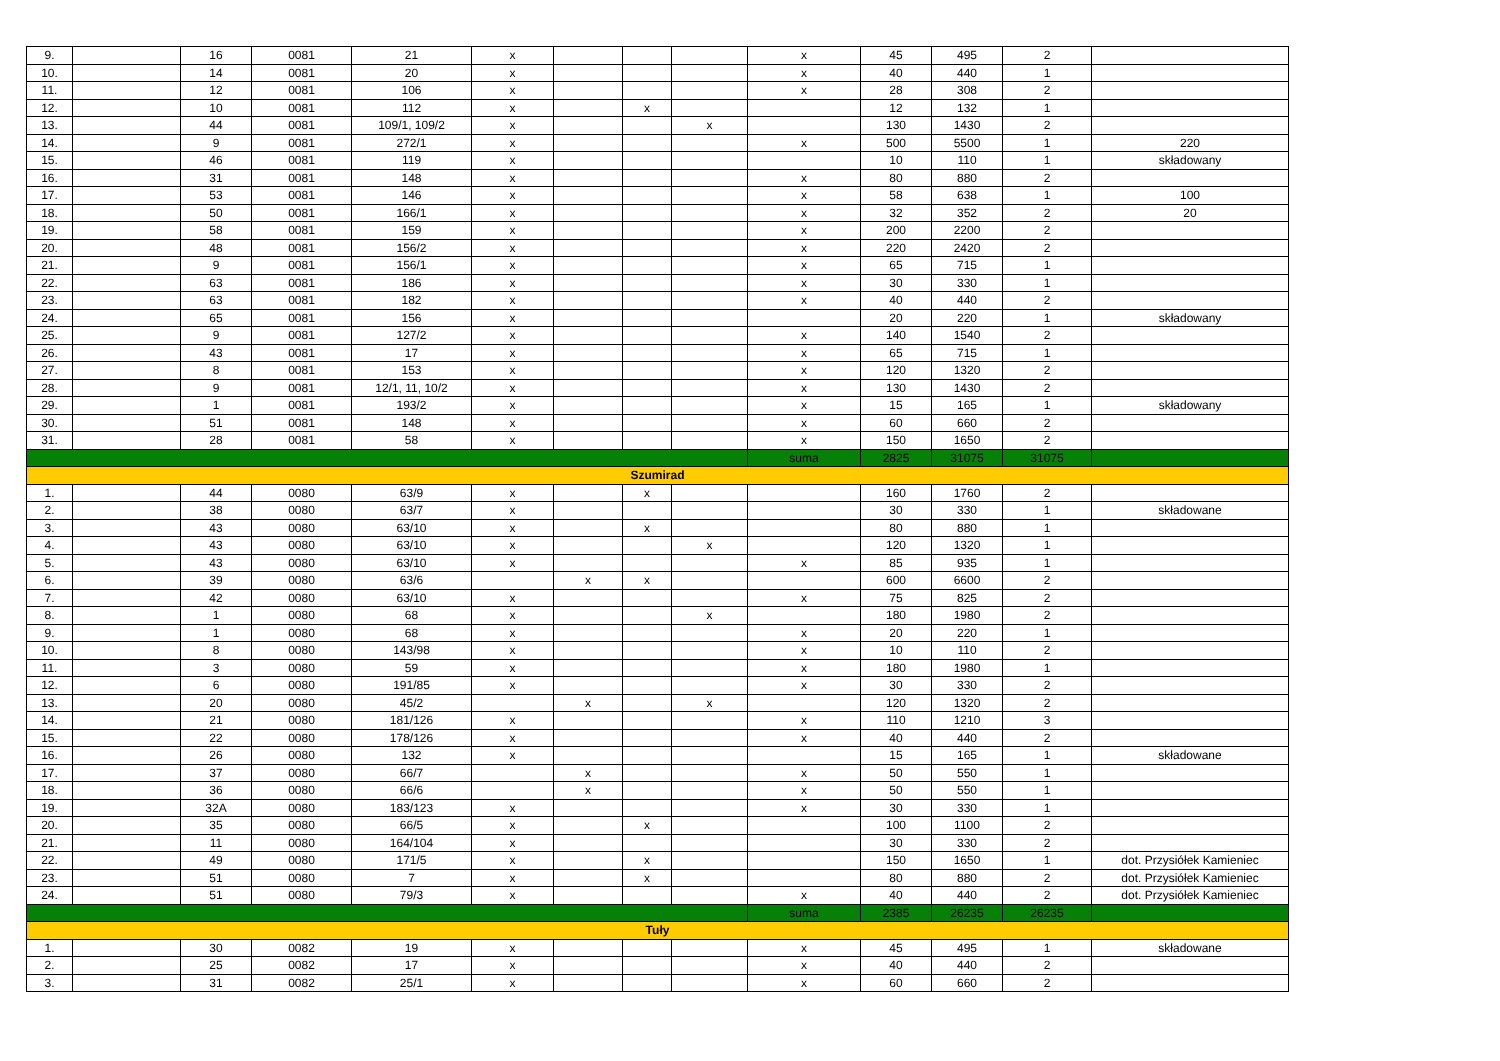| 9. | | 16 | 0081 | 21 | x | | | | x | 45 | 495 | 2 | |
| 10. | | 14 | 0081 | 20 | x | | | | x | 40 | 440 | 1 | |
| 11. | | 12 | 0081 | 106 | x | | | | x | 28 | 308 | 2 | |
| 12. | | 10 | 0081 | 112 | x | | x | | | 12 | 132 | 1 | |
| 13. | | 44 | 0081 | 109/1, 109/2 | x | | | x | | 130 | 1430 | 2 | |
| 14. | | 9 | 0081 | 272/1 | x | | | | x | 500 | 5500 | 1 | 220 |
| 15. | | 46 | 0081 | 119 | x | | | | | 10 | 110 | 1 | składowany |
| 16. | | 31 | 0081 | 148 | x | | | | x | 80 | 880 | 2 | |
| 17. | | 53 | 0081 | 146 | x | | | | x | 58 | 638 | 1 | 100 |
| 18. | | 50 | 0081 | 166/1 | x | | | | x | 32 | 352 | 2 | 20 |
| 19. | | 58 | 0081 | 159 | x | | | | x | 200 | 2200 | 2 | |
| 20. | | 48 | 0081 | 156/2 | x | | | | x | 220 | 2420 | 2 | |
| 21. | | 9 | 0081 | 156/1 | x | | | | x | 65 | 715 | 1 | |
| 22. | | 63 | 0081 | 186 | x | | | | x | 30 | 330 | 1 | |
| 23. | | 63 | 0081 | 182 | x | | | | x | 40 | 440 | 2 | |
| 24. | | 65 | 0081 | 156 | x | | | | | 20 | 220 | 1 | składowany |
| 25. | | 9 | 0081 | 127/2 | x | | | | x | 140 | 1540 | 2 | |
| 26. | | 43 | 0081 | 17 | x | | | | x | 65 | 715 | 1 | |
| 27. | | 8 | 0081 | 153 | x | | | | x | 120 | 1320 | 2 | |
| 28. | | 9 | 0081 | 12/1, 11, 10/2 | x | | | | x | 130 | 1430 | 2 | |
| 29. | | 1 | 0081 | 193/2 | x | | | | x | 15 | 165 | 1 | składowany |
| 30. | | 51 | 0081 | 148 | x | | | | x | 60 | 660 | 2 | |
| 31. | | 28 | 0081 | 58 | x | | | | x | 150 | 1650 | 2 | |
| | | | | | | | | | suma | 2825 | 31075 | 31075 | |
| Szumirad | | | | | | | | | | | | | |
| 1. | | 44 | 0080 | 63/9 | x | | x | | | 160 | 1760 | 2 | |
| 2. | | 38 | 0080 | 63/7 | x | | | | | 30 | 330 | 1 | składowane |
| 3. | | 43 | 0080 | 63/10 | x | | x | | | 80 | 880 | 1 | |
| 4. | | 43 | 0080 | 63/10 | x | | | x | | 120 | 1320 | 1 | |
| 5. | | 43 | 0080 | 63/10 | x | | | | x | 85 | 935 | 1 | |
| 6. | | 39 | 0080 | 63/6 | | x | x | | | 600 | 6600 | 2 | |
| 7. | | 42 | 0080 | 63/10 | x | | | | x | 75 | 825 | 2 | |
| 8. | | 1 | 0080 | 68 | x | | | x | | 180 | 1980 | 2 | |
| 9. | | 1 | 0080 | 68 | x | | | | x | 20 | 220 | 1 | |
| 10. | | 8 | 0080 | 143/98 | x | | | | x | 10 | 110 | 2 | |
| 11. | | 3 | 0080 | 59 | x | | | | x | 180 | 1980 | 1 | |
| 12. | | 6 | 0080 | 191/85 | x | | | | x | 30 | 330 | 2 | |
| 13. | | 20 | 0080 | 45/2 | | x | | x | | 120 | 1320 | 2 | |
| 14. | | 21 | 0080 | 181/126 | x | | | | x | 110 | 1210 | 3 | |
| 15. | | 22 | 0080 | 178/126 | x | | | | x | 40 | 440 | 2 | |
| 16. | | 26 | 0080 | 132 | x | | | | | 15 | 165 | 1 | składowane |
| 17. | | 37 | 0080 | 66/7 | | x | | | x | 50 | 550 | 1 | |
| 18. | | 36 | 0080 | 66/6 | | x | | | x | 50 | 550 | 1 | |
| 19. | | 32A | 0080 | 183/123 | x | | | | x | 30 | 330 | 1 | |
| 20. | | 35 | 0080 | 66/5 | x | | x | | | 100 | 1100 | 2 | |
| 21. | | 11 | 0080 | 164/104 | x | | | | | 30 | 330 | 2 | |
| 22. | | 49 | 0080 | 171/5 | x | | x | | | 150 | 1650 | 1 | dot. Przysiółek Kamieniec |
| 23. | | 51 | 0080 | 7 | x | | x | | | 80 | 880 | 2 | dot. Przysiółek Kamieniec |
| 24. | | 51 | 0080 | 79/3 | x | | | | x | 40 | 440 | 2 | dot. Przysiółek Kamieniec |
| | | | | | | | | | suma | 2385 | 26235 | 26235 | |
| Tuły | | | | | | | | | | | | | |
| 1. | | 30 | 0082 | 19 | x | | | | x | 45 | 495 | 1 | składowane |
| 2. | | 25 | 0082 | 17 | x | | | | x | 40 | 440 | 2 | |
| 3. | | 31 | 0082 | 25/1 | x | | | | x | 60 | 660 | 2 | |